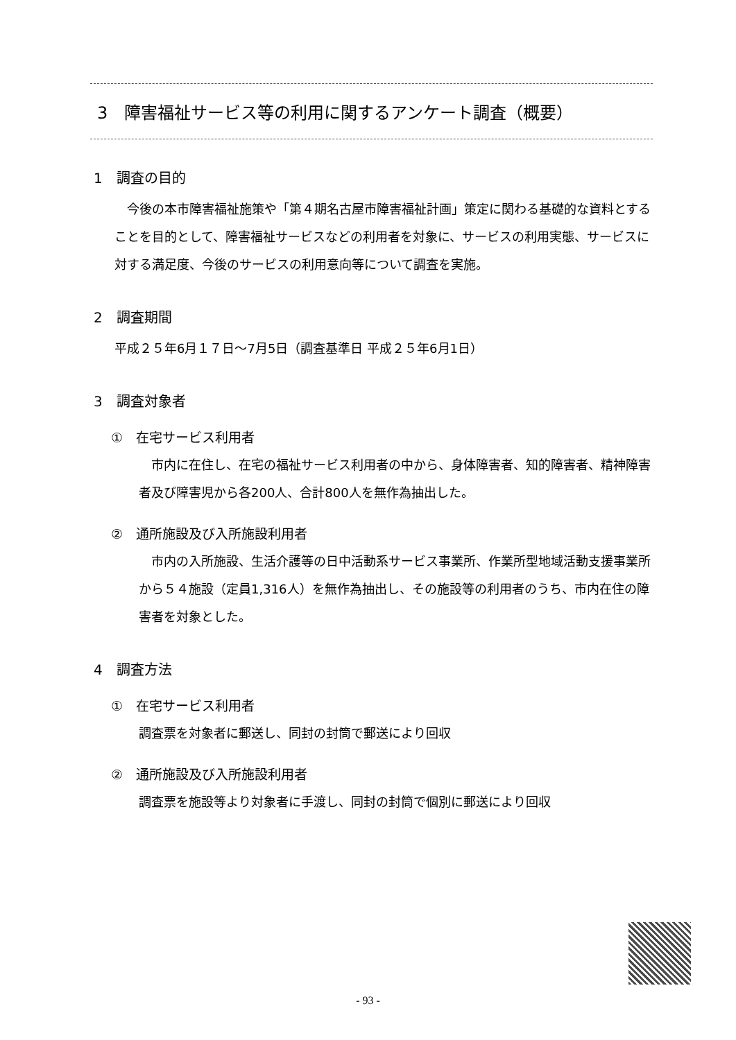3　障害福祉サービス等の利用に関するアンケート調査（概要）
1　調査の目的
　今後の本市障害福祉施策や「第４期名古屋市障害福祉計画」策定に関わる基礎的な資料とすることを目的として、障害福祉サービスなどの利用者を対象に、サービスの利用実態、サービスに対する満足度、今後のサービスの利用意向等について調査を実施。
2　調査期間
平成２５年6月１７日～7月5日（調査基準日 平成２５年6月1日）
3　調査対象者
①　在宅サービス利用者
　市内に在住し、在宅の福祉サービス利用者の中から、身体障害者、知的障害者、精神障害者及び障害児から各200人、合計800人を無作為抽出した。
②　通所施設及び入所施設利用者
　市内の入所施設、生活介護等の日中活動系サービス事業所、作業所型地域活動支援事業所から５４施設（定員1,316人）を無作為抽出し、その施設等の利用者のうち、市内在住の障害者を対象とした。
4　調査方法
①　在宅サービス利用者
調査票を対象者に郵送し、同封の封筒で郵送により回収
②　通所施設及び入所施設利用者
調査票を施設等より対象者に手渡し、同封の封筒で個別に郵送により回収
- 93 -